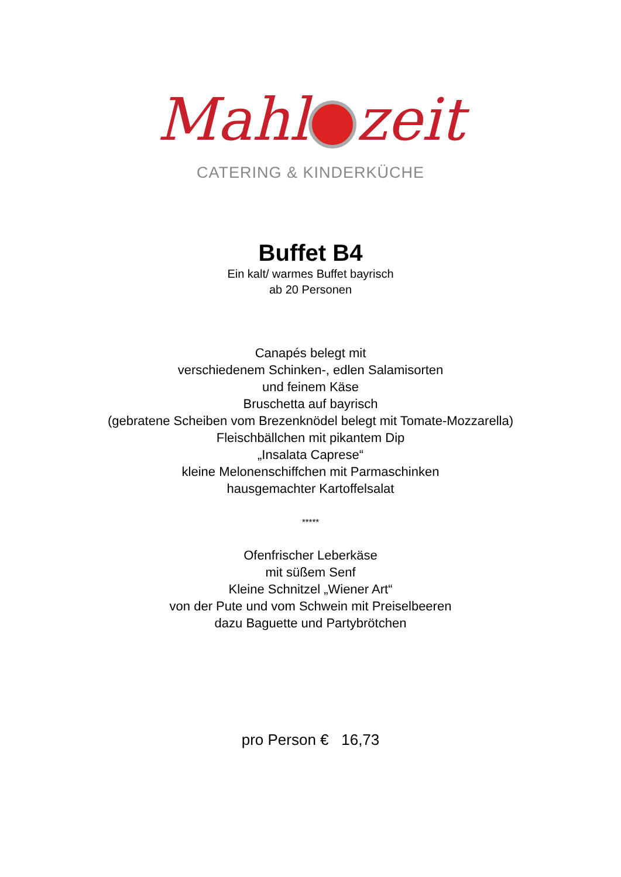Mahl zeit
CATERING & KINDERKÜCHE
Buffet B4
Ein kalt/ warmes Buffet bayrisch
ab 20 Personen
Canapés belegt mit
verschiedenem Schinken-, edlen Salamisorten
und feinem Käse
Bruschetta auf bayrisch
(gebratene Scheiben vom Brezenknödel belegt mit Tomate-Mozzarella)
Fleischbällchen mit pikantem Dip
„Insalata Caprese“
kleine Melonenschiffchen mit Parmaschinken
hausgemachter Kartoffelsalat
*****
Ofenfrischer Leberkäse
mit süßem Senf
Kleine Schnitzel „Wiener Art“
von der Pute und vom Schwein mit Preiselbeeren
dazu Baguette und Partybrötchen
pro Person € 16,73